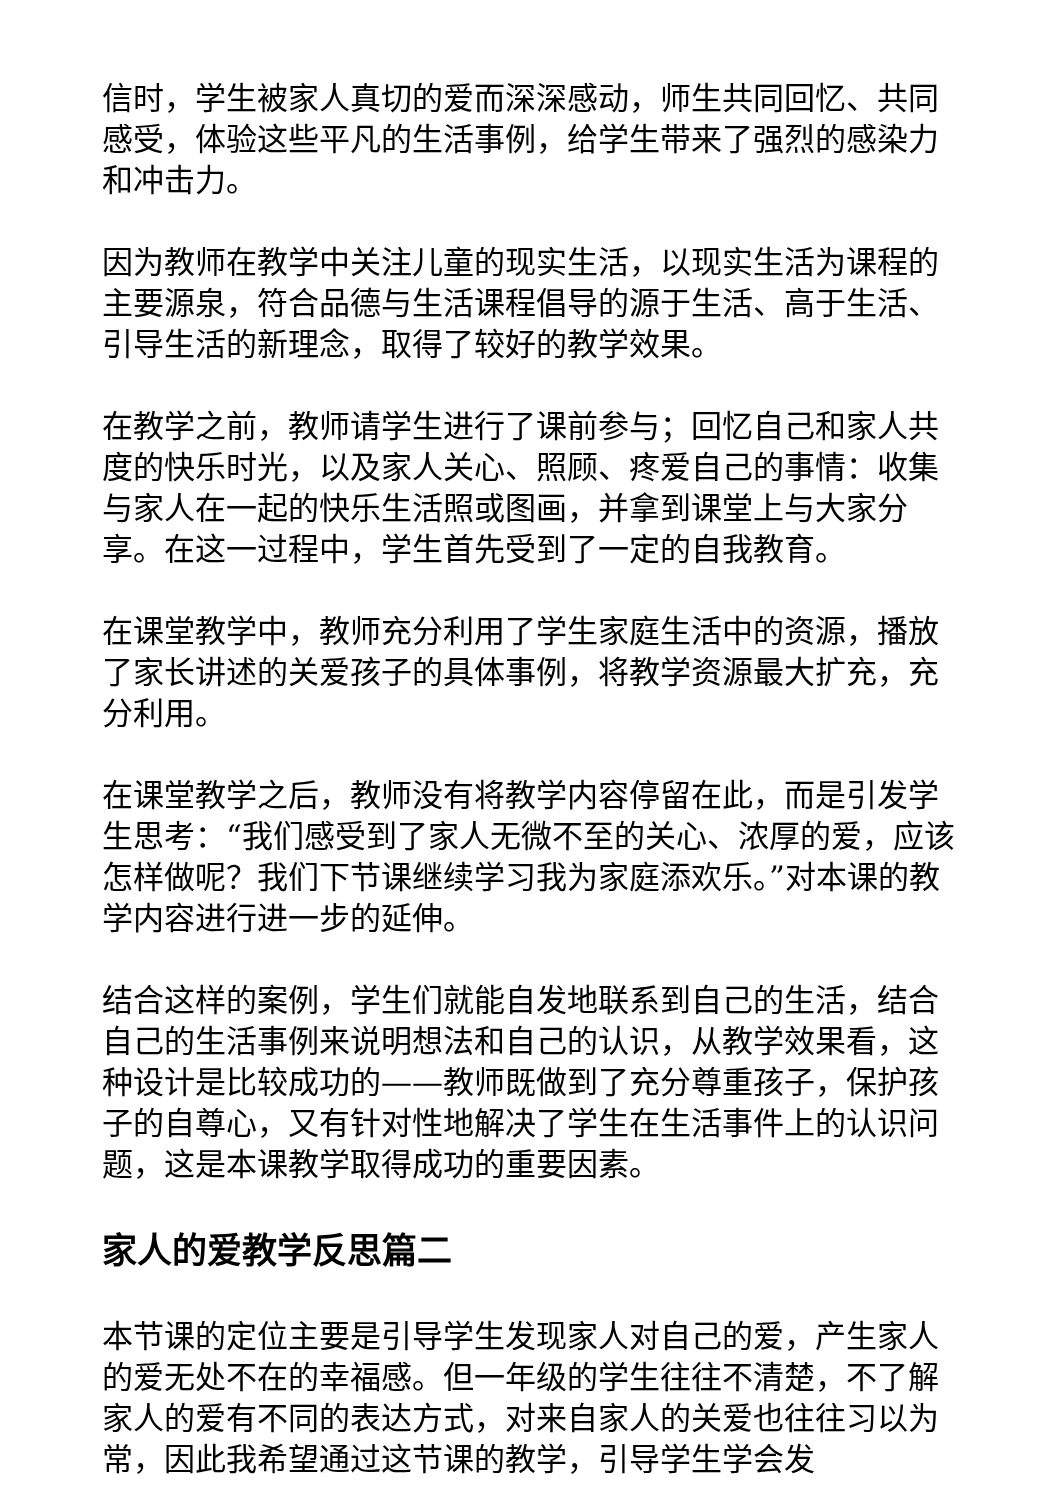信时，学生被家人真切的爱而深深感动，师生共同回忆、共同感受，体验这些平凡的生活事例，给学生带来了强烈的感染力和冲击力。
因为教师在教学中关注儿童的现实生活，以现实生活为课程的主要源泉，符合品德与生活课程倡导的源于生活、高于生活、引导生活的新理念，取得了较好的教学效果。
在教学之前，教师请学生进行了课前参与；回忆自己和家人共度的快乐时光，以及家人关心、照顾、疼爱自己的事情：收集与家人在一起的快乐生活照或图画，并拿到课堂上与大家分享。在这一过程中，学生首先受到了一定的自我教育。
在课堂教学中，教师充分利用了学生家庭生活中的资源，播放了家长讲述的关爱孩子的具体事例，将教学资源最大扩充，充分利用。
在课堂教学之后，教师没有将教学内容停留在此，而是引发学生思考：“我们感受到了家人无微不至的关心、浓厚的爱，应该怎样做呢？我们下节课继续学习我为家庭添欢乐。”对本课的教学内容进行进一步的延伸。
结合这样的案例，学生们就能自发地联系到自己的生活，结合自己的生活事例来说明想法和自己的认识，从教学效果看，这种设计是比较成功的——教师既做到了充分尊重孩子，保护孩子的自尊心，又有针对性地解决了学生在生活事件上的认识问题，这是本课教学取得成功的重要因素。
家人的爱教学反思篇二
本节课的定位主要是引导学生发现家人对自己的爱，产生家人的爱无处不在的幸福感。但一年级的学生往往不清楚，不了解家人的爱有不同的表达方式，对来自家人的关爱也往往习以为常，因此我希望通过这节课的教学，引导学生学会发